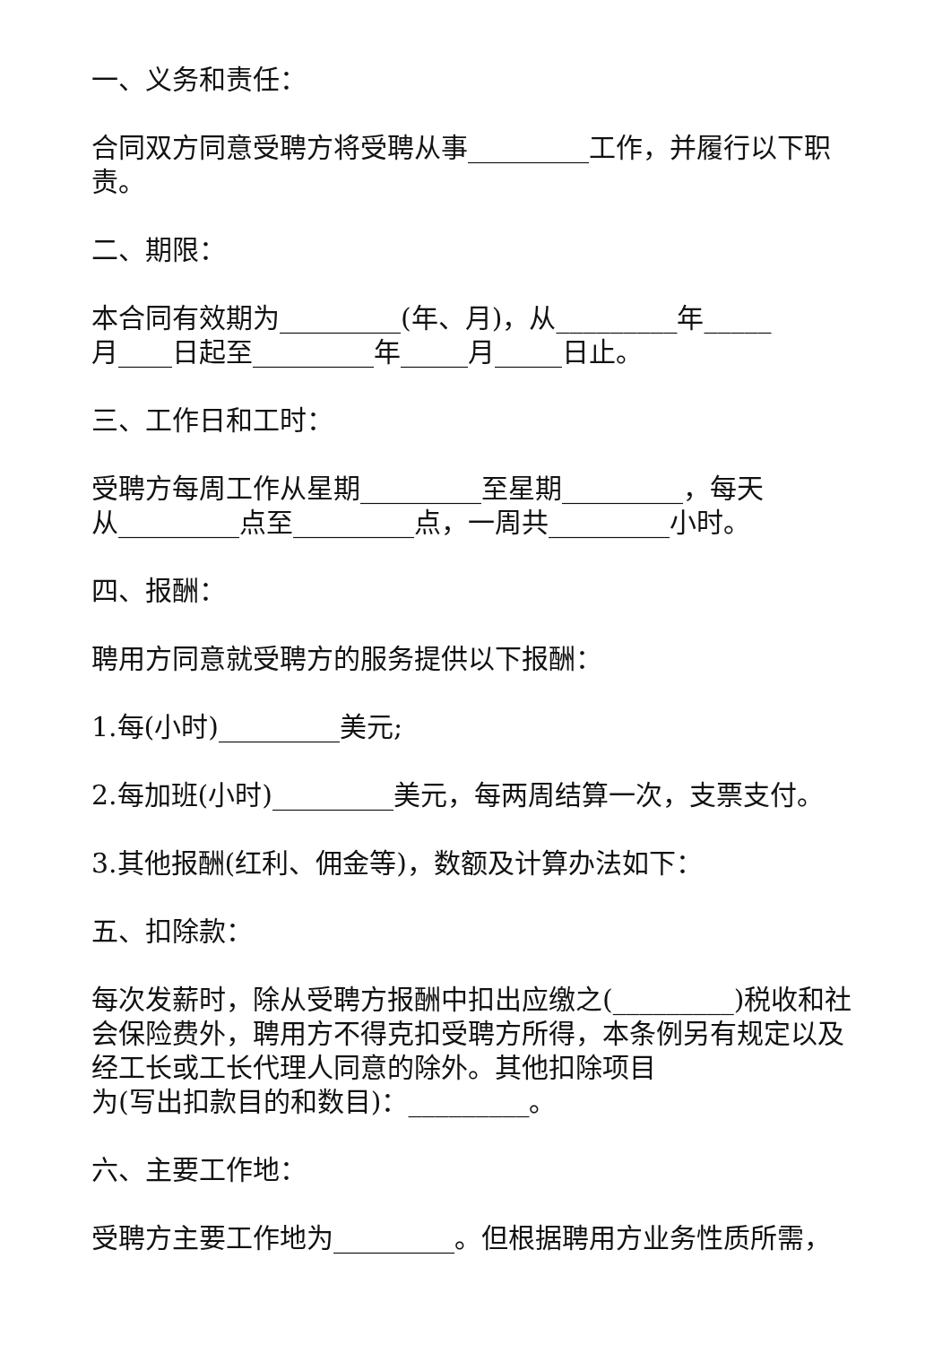一、义务和责任：
合同双方同意受聘方将受聘从事_________工作，并履行以下职责。
二、期限：
本合同有效期为_________(年、月)，从_________年_____
月____日起至_________年_____月_____日止。
三、工作日和工时：
受聘方每周工作从星期_________至星期_________，每天
从_________点至_________点，一周共_________小时。
四、报酬：
聘用方同意就受聘方的服务提供以下报酬：
1.每(小时)_________美元;
2.每加班(小时)_________美元，每两周结算一次，支票支付。
3.其他报酬(红利、佣金等)，数额及计算办法如下：
五、扣除款：
每次发薪时，除从受聘方报酬中扣出应缴之(_________)税收和社会保险费外，聘用方不得克扣受聘方所得，本条例另有规定以及经工长或工长代理人同意的除外。其他扣除项目
为(写出扣款目的和数目)：_________。
六、主要工作地：
受聘方主要工作地为_________。但根据聘用方业务性质所需，